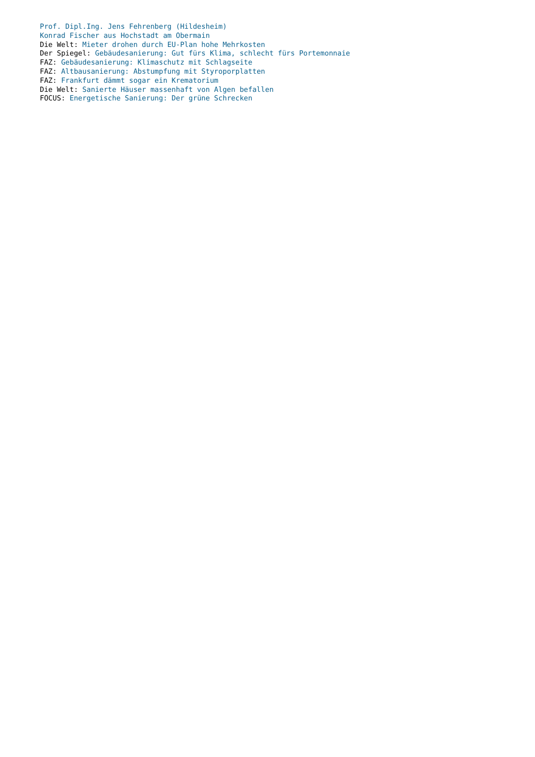Prof. Dipl.Ing. Jens Fehrenberg (Hildesheim)
Konrad Fischer aus Hochstadt am Obermain
Die Welt: Mieter drohen durch EU-Plan hohe Mehrkosten
Der Spiegel: Gebäudesanierung: Gut fürs Klima, schlecht fürs Portemonnaie
FAZ: Gebäudesanierung: Klimaschutz mit Schlagseite
FAZ: Altbausanierung: Abstumpfung mit Styroporplatten
FAZ: Frankfurt dämmt sogar ein Krematorium
Die Welt: Sanierte Häuser massenhaft von Algen befallen
FOCUS: Energetische Sanierung: Der grüne Schrecken